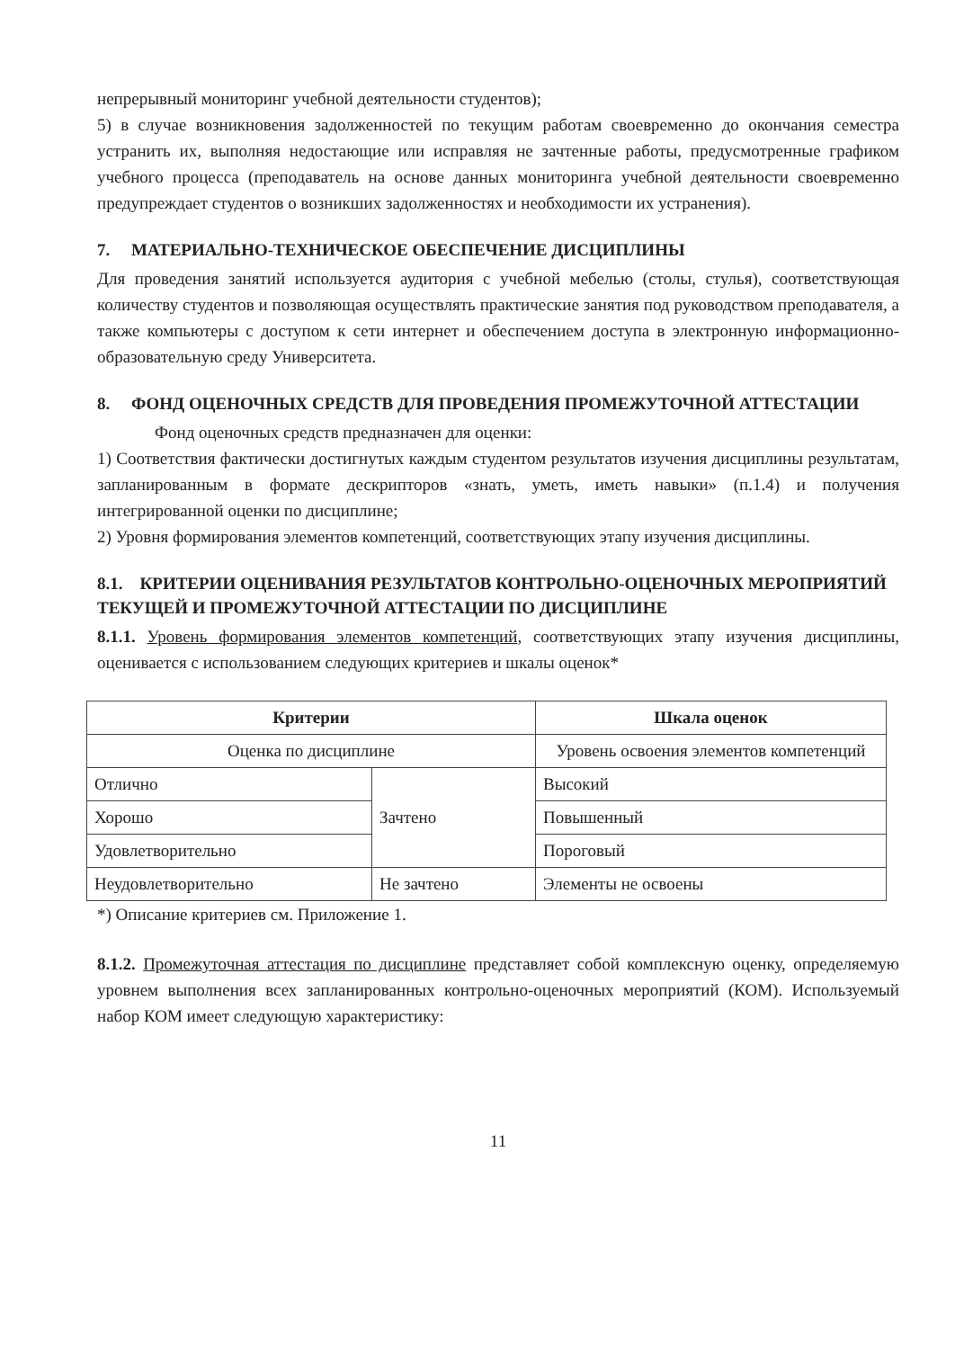непрерывный мониторинг учебной деятельности студентов);
5) в случае возникновения задолженностей по текущим работам своевременно до окончания семестра устранить их, выполняя недостающие или исправляя не зачтенные работы, предусмотренные графиком учебного процесса (преподаватель на основе данных мониторинга учебной деятельности своевременно предупреждает студентов о возникших задолженностях и необходимости их устранения).
7. МАТЕРИАЛЬНО-ТЕХНИЧЕСКОЕ ОБЕСПЕЧЕНИЕ ДИСЦИПЛИНЫ
Для проведения занятий используется аудитория с учебной мебелью (столы, стулья), соответствующая количеству студентов и позволяющая осуществлять практические занятия под руководством преподавателя, а также компьютеры с доступом к сети интернет и обеспечением доступа в электронную информационно-образовательную среду Университета.
8. ФОНД ОЦЕНОЧНЫХ СРЕДСТВ ДЛЯ ПРОВЕДЕНИЯ ПРОМЕЖУТОЧНОЙ АТТЕСТАЦИИ
Фонд оценочных средств предназначен для оценки:
1) Соответствия фактически достигнутых каждым студентом результатов изучения дисциплины результатам, запланированным в формате дескрипторов «знать, уметь, иметь навыки» (п.1.4) и получения интегрированной оценки по дисциплине;
2) Уровня формирования элементов компетенций, соответствующих этапу изучения дисциплины.
8.1. КРИТЕРИИ ОЦЕНИВАНИЯ РЕЗУЛЬТАТОВ КОНТРОЛЬНО-ОЦЕНОЧНЫХ МЕРОПРИЯТИЙ ТЕКУЩЕЙ И ПРОМЕЖУТОЧНОЙ АТТЕСТАЦИИ ПО ДИСЦИПЛИНЕ
8.1.1. Уровень формирования элементов компетенций, соответствующих этапу изучения дисциплины, оценивается с использованием следующих критериев и шкалы оценок*
| Критерии | | Шкала оценок |
| --- | --- | --- |
| Оценка по дисциплине | | Уровень освоения элементов компетенций |
| Отлично | Зачтено | Высокий |
| Хорошо | | Повышенный |
| Удовлетворительно | | Пороговый |
| Неудовлетворительно | Не зачтено | Элементы не освоены |
*) Описание критериев см. Приложение 1.
8.1.2. Промежуточная аттестация по дисциплине представляет собой комплексную оценку, определяемую уровнем выполнения всех запланированных контрольно-оценочных мероприятий (КОМ). Используемый набор КОМ имеет следующую характеристику:
11